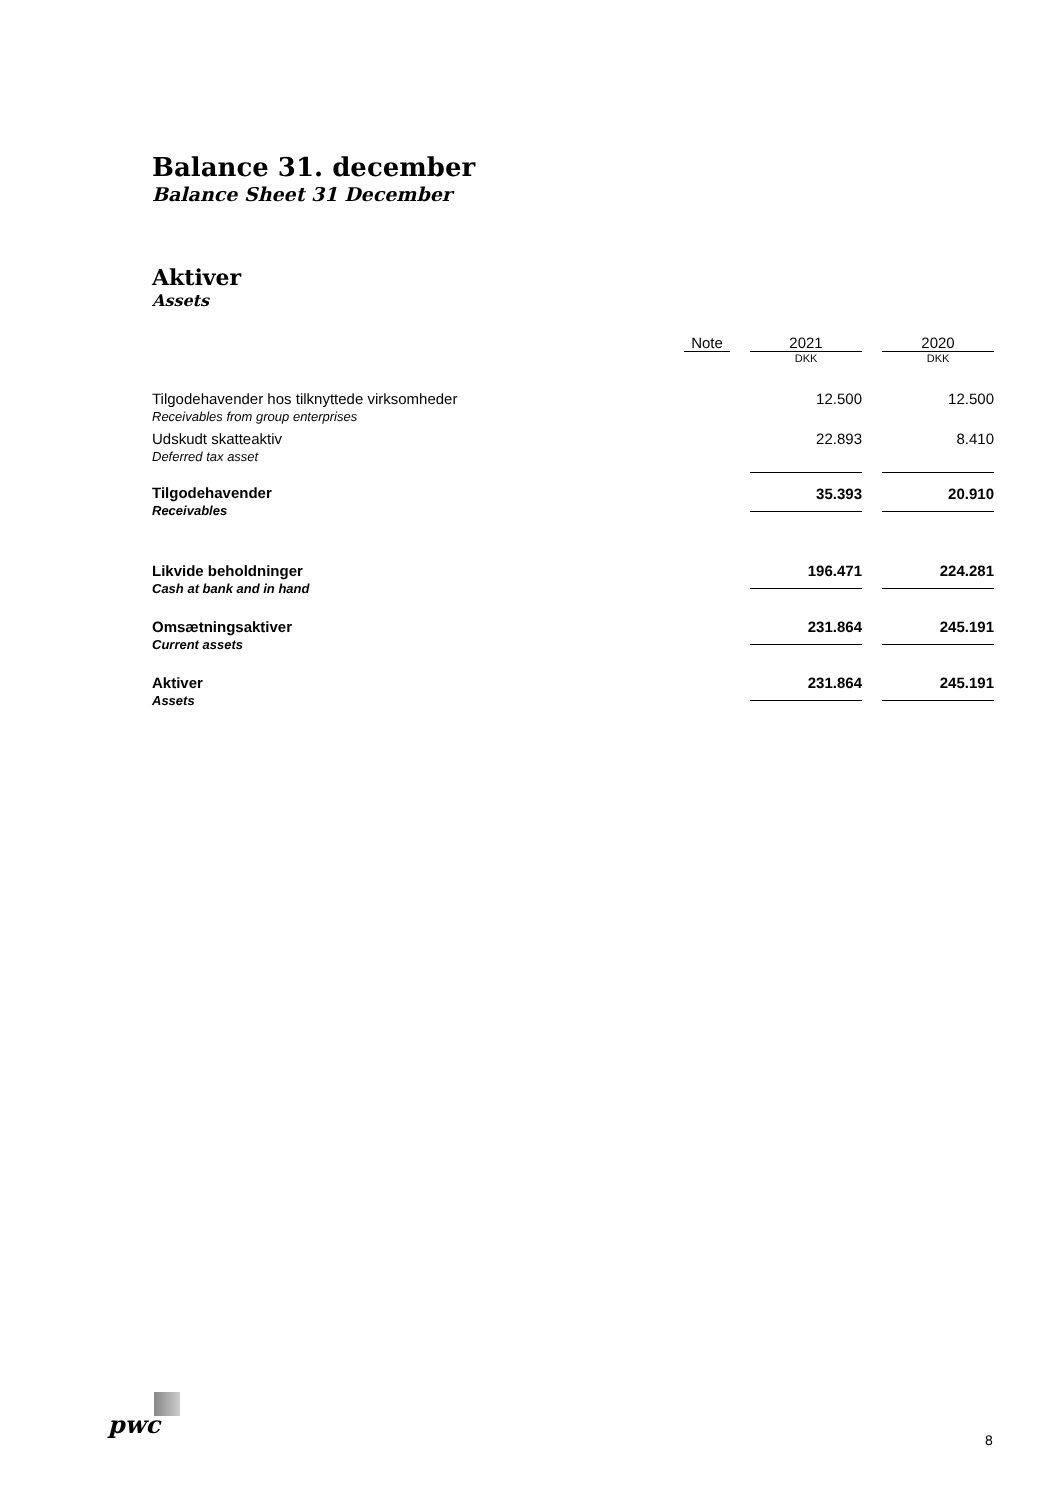Balance 31. december
Balance Sheet 31 December
Aktiver
Assets
| | Note | | 2021 | | 2020 |
| --- | --- | --- | --- | --- | --- |
| | | | DKK | | DKK |
| Tilgodehavender hos tilknyttede virksomheder Receivables from group enterprises | | | 12.500 | | 12.500 |
| Udskudt skatteaktiv Deferred tax asset | | | 22.893 | | 8.410 |
| Tilgodehavender Receivables | | | 35.393 | | 20.910 |
| Likvide beholdninger Cash at bank and in hand | | | 196.471 | | 224.281 |
| Omsætningsaktiver Current assets | | | 231.864 | | 245.191 |
| Aktiver Assets | | | 231.864 | | 245.191 |
pwc
8